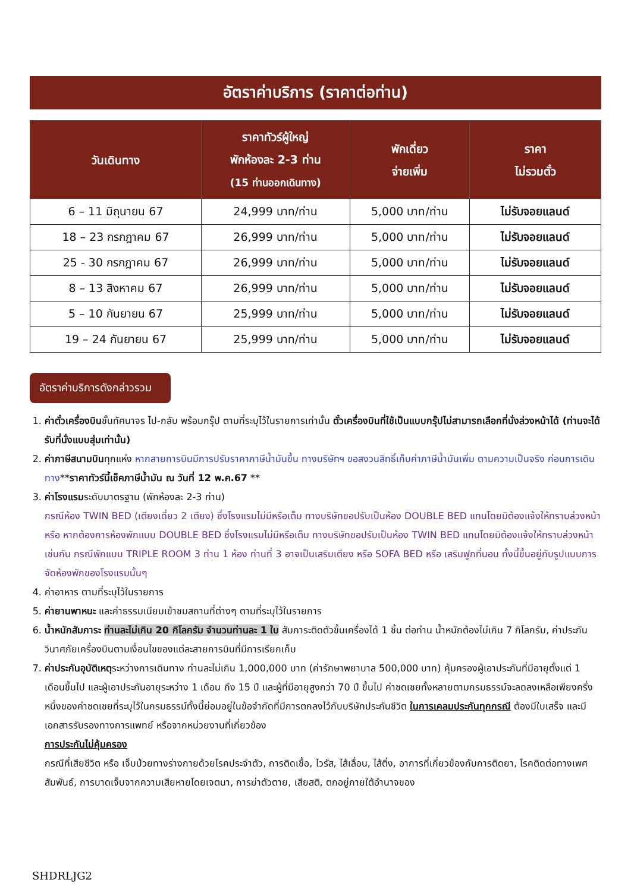อัตราค่าบริการ (ราคาต่อท่าน)
| วันเดินทาง | ราคาทัวร์ผู้ใหญ่ พักห้องละ 2-3 ท่าน (15 ท่านออกเดินทาง) | พักเดี่ยว จ่ายเพิ่ม | ราคา ไม่รวมตั๋ว |
| --- | --- | --- | --- |
| 6 – 11 มิถุนายน 67 | 24,999 บาท/ท่าน | 5,000 บาท/ท่าน | ไม่รับจอยแลนด์ |
| 18 – 23 กรกฎาคม 67 | 26,999 บาท/ท่าน | 5,000 บาท/ท่าน | ไม่รับจอยแลนด์ |
| 25 - 30 กรกฎาคม 67 | 26,999 บาท/ท่าน | 5,000 บาท/ท่าน | ไม่รับจอยแลนด์ |
| 8 – 13 สิงหาคม 67 | 26,999 บาท/ท่าน | 5,000 บาท/ท่าน | ไม่รับจอยแลนด์ |
| 5 – 10 กันยายน 67 | 25,999 บาท/ท่าน | 5,000 บาท/ท่าน | ไม่รับจอยแลนด์ |
| 19 – 24 กันยายน 67 | 25,999 บาท/ท่าน | 5,000 บาท/ท่าน | ไม่รับจอยแลนด์ |
อัตราค่าบริการดังกล่าวรวม
1. ค่าตั๋วเครื่องบินชั้นทัศนาจร ไป-กลับ พร้อมกรุ๊ป ตามที่ระบุไว้ในรายการเท่านั้น ตั๋วเครื่องบินที่ใช้เป็นแบบกรุ๊ปไม่สามารถเลือกที่นั่งล่วงหน้าได้ (ท่านจะได้รับที่นั่งแบบสุ่มเท่านั้น)
2. ค่าภาษีสนามบินทุกแห่ง หากสายการบินมีการปรับราคาภาษีน้ำมันขึ้น ทางบริษัทฯ ขอสงวนสิทธิ์เก็บค่าภาษีน้ำมันเพิ่ม ตามความเป็นจริง ก่อนการเดินทาง**ราคาทัวร์นี้เช็คภาษีน้ำมัน ณ วันที่ 12 พ.ค.67 **
3. ค่าโรงแรมระดับมาตรฐาน (พักห้องละ 2-3 ท่าน)
กรณีห้อง TWIN BED (เตียงเดี่ยว 2 เตียง) ซึ่งโรงแรมไม่มีหรือเต็ม ทางบริษัทขอปรับเป็นห้อง DOUBLE BED แทนโดยมิต้องแจ้งให้ทราบล่วงหน้า หรือ หากต้องการห้องพักแบบ DOUBLE BED ซึ่งโรงแรมไม่มีหรือเต็ม ทางบริษัทขอปรับเป็นห้อง TWIN BED แทนโดยมิต้องแจ้งให้ทราบล่วงหน้า เช่นกัน กรณีพักแบบ TRIPLE ROOM 3 ท่าน 1 ห้อง ท่านที่ 3 อาจเป็นเสริมเตียง หรือ SOFA BED หรือ เสริมฟูกที่นอน ทั้งนี้ขึ้นอยู่กับรูปแบบการจัดห้องพักของโรงแรมนั้นๆ
4. ค่าอาหาร ตามที่ระบุไว้ในรายการ
5. ค่ายานพาหนะ และค่าธรรมเนียมเข้าชมสถานที่ต่างๆ ตามที่ระบุไว้ในรายการ
6. น้ำหนักสัมภาระ ท่านละไม่เกิน 20 กิโลกรัม จำนวนท่านละ 1 ใบ สัมภาระติดตัวขึ้นเครื่องได้ 1 ชิ้น ต่อท่าน น้ำหนักต้องไม่เกิน 7 กิโลกรัม, ค่าประกันวินาศภัยเครื่องบินตามเงื่อนไขของแต่ละสายการบินที่มีการเรียกเก็บ
7. ค่าประกันอุบัติเหตุระหว่างการเดินทาง ท่านละไม่เกิน 1,000,000 บาท (ค่ารักษาพยาบาล 500,000 บาท) คุ้มครองผู้เอาประกันที่มีอายุตั้งแต่ 1 เดือนขึ้นไป และผู้เอาประกันอายุระหว่าง 1 เดือน ถึง 15 ปี และผู้ที่มีอายุสูงกว่า 70 ปี ขึ้นไป ค่าชดเชยทั้งหลายตามกรมธรรม์จะลดลงเหลือเพียงครึ่งหนึ่งของค่าชดเชยที่ระบุไว้ในกรมธรรม์ทั้งนี้ย่อมอยู่ในข้อจำกัดที่มีการตกลงไว้กับบริษัทประกันชีวิต ในการเคลมประกันทุกกรณี ต้องมีใบเสร็จ และมีเอกสารรับรองทางการแพทย์ หรือจากหน่วยงานที่เกี่ยวข้อง
การประกันไม่คุ้มครอง
กรณีที่เสียชีวิต หรือ เจ็บป่วยทางร่างกายด้วยโรคประจำตัว, การติดเชื้อ, ไวรัส, ไส้เลื่อน, ไส้ติ่ง, อาการที่เกี่ยวข้องกับการติดยา, โรคติดต่อทางเพศสัมพันธ์, การบาดเจ็บจากความเสียหายโดยเจตนา, การฆ่าตัวตาย, เสียสติ, ตกอยู่ภายใต้อำนาจของ
SHDRLJG2